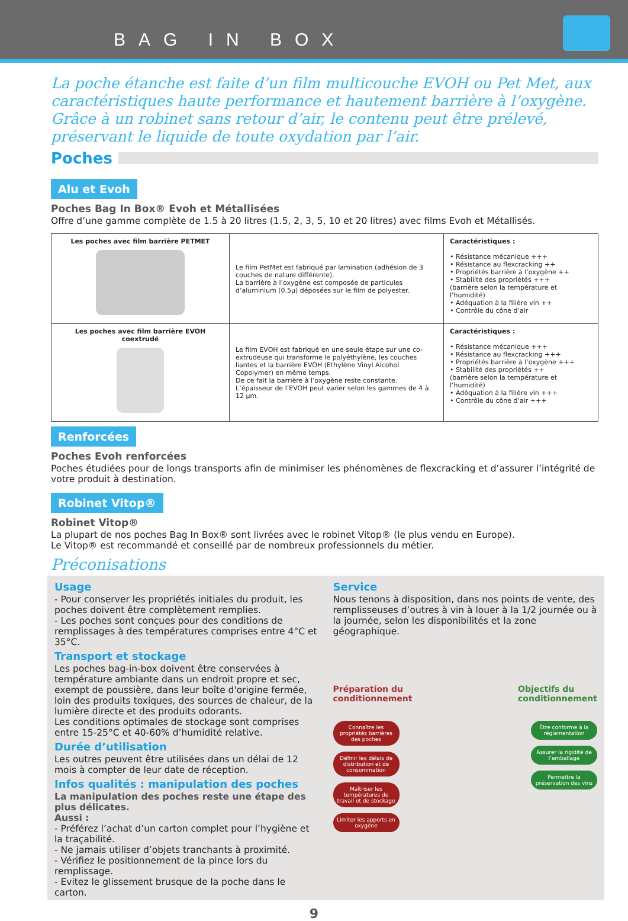BAG IN BOX
La poche étanche est faite d’un film multicouche EVOH ou Pet Met, aux caractéristiques haute performance et hautement barrière à l’oxygène.
Grâce à un robinet sans retour d’air, le contenu peut être prélevé, préservant le liquide de toute oxydation par l’air.
Poches
Alu et Evoh
Poches Bag In Box® Evoh et Métallisées
Offre d’une gamme complète de 1.5 à 20 litres (1.5, 2, 3, 5, 10 et 20 litres) avec films Evoh et Métallisés.
| Les poches avec film barrière PETMET | Le film PetMet est fabriqué par lamination (adhésion de 3 couches de nature différente). La barrière à l’oxygène est composée de particules d’aluminium (0.5µ) déposées sur le film de polyester. | Caractéristiques : • Résistance mécanique +++ • Résistance au flexcracking ++ • Propriétés barrière à l’oxygène ++ • Stabilité des propriétés +++ (barrière selon la température et l’humidité) • Adéquation à la filière vin ++ • Contrôle du cône d’air |
| Les poches avec film barrière EVOH coextrudé | Le film EVOH est fabriqué en une seule étape sur une co-extrudeuse qui transforme le polyéthylène, les couches liantes et la barrière EVOH (Ethylène Vinyl Alcohol Copolymer) en même temps. De ce fait la barrière à l’oxygène reste constante. L’épaisseur de l’EVOH peut varier selon les gammes de 4 à 12 µm. | Caractéristiques : • Résistance mécanique +++ • Résistance au flexcracking +++ • Propriétés barrière à l’oxygène +++ • Stabilité des propriétés ++ (barrière selon la température et l’humidité) • Adéquation à la filière vin +++ • Contrôle du cône d’air +++ |
Renforcées
Poches Evoh renforcées
Poches étudiées pour de longs transports afin de minimiser les phénomènes de flexcracking et d’assurer l’intégrité de votre produit à destination.
Robinet Vitop®
Robinet Vitop®
La plupart de nos poches Bag In Box® sont livrées avec le robinet Vitop® (le plus vendu en Europe).
Le Vitop® est recommandé et conseillé par de nombreux professionnels du métier.
Préconisations
Usage
- Pour conserver les propriétés initiales du produit, les poches doivent être complètement remplies.
- Les poches sont conçues pour des conditions de remplissages à des températures comprises entre 4°C et 35°C.
Transport et stockage
Les poches bag-in-box doivent être conservées à température ambiante dans un endroit propre et sec, exempt de poussière, dans leur boîte d'origine fermée, loin des produits toxiques, des sources de chaleur, de la lumière directe et des produits odorants.
Les conditions optimales de stockage sont comprises entre 15-25°C et 40-60% d’humidité relative.
Durée d’utilisation
Les outres peuvent être utilisées dans un délai de 12 mois à compter de leur date de réception.
Infos qualités : manipulation des poches
La manipulation des poches reste une étape des plus délicates.
Aussi :
- Préférez l’achat d’un carton complet pour l’hygiène et la traçabilité.
- Ne jamais utiliser d’objets tranchants à proximité.
- Vérifiez le positionnement de la pince lors du remplissage.
- Evitez le glissement brusque de la poche dans le carton.
Service
Nous tenons à disposition, dans nos points de vente, des remplisseuses d’outres à vin à louer à la 1/2 journée ou à la journée, selon les disponibilités et la zone géographique.
Préparation du
conditionnement Objectifs du
conditionnement
Connaître les propriétés barrières des poches
Définir les délais de distribution et de consommation
Maîtriser les températures de travail et de stockage
Limiter les apports en oxygène
Être conforme à la réglementation
Assurer la rigidité de l’emballage
Permettre la préservation des vins
9